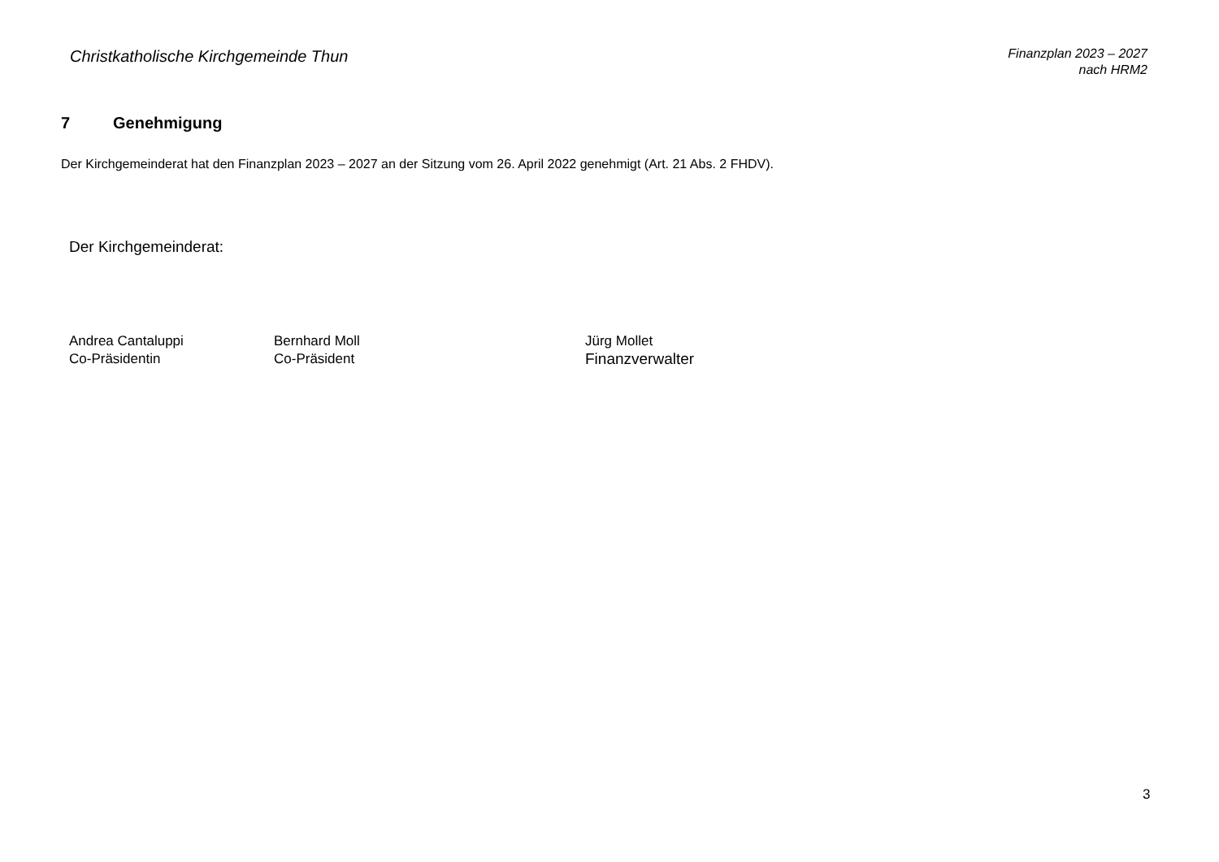Christkatholische Kirchgemeinde Thun
Finanzplan 2023 – 2027
nach HRM2
7 Genehmigung
Der Kirchgemeinderat hat den Finanzplan 2023 – 2027 an der Sitzung vom 26. April 2022 genehmigt (Art. 21 Abs. 2 FHDV).
Der Kirchgemeinderat:
Andrea Cantaluppi
Co-Präsidentin
Bernhard Moll
Co-Präsident
Jürg Mollet
Finanzverwalter
3